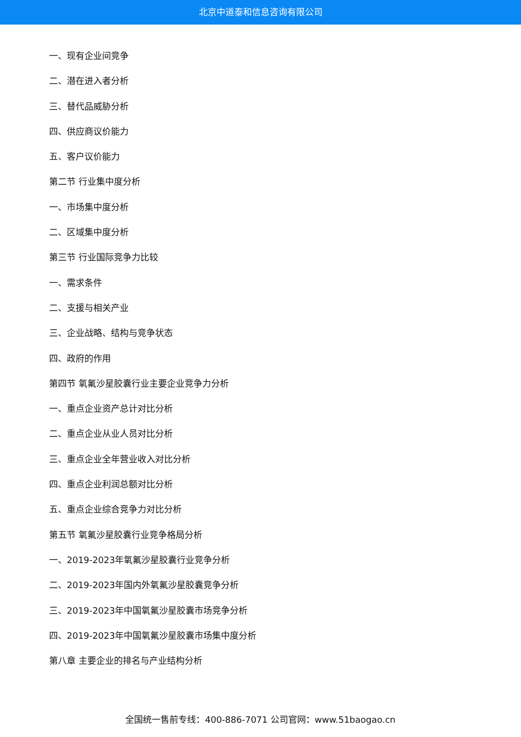北京中道泰和信息咨询有限公司
一、现有企业间竞争
二、潜在进入者分析
三、替代品威胁分析
四、供应商议价能力
五、客户议价能力
第二节 行业集中度分析
一、市场集中度分析
二、区域集中度分析
第三节 行业国际竞争力比较
一、需求条件
二、支援与相关产业
三、企业战略、结构与竞争状态
四、政府的作用
第四节 氧氟沙星胶囊行业主要企业竞争力分析
一、重点企业资产总计对比分析
二、重点企业从业人员对比分析
三、重点企业全年营业收入对比分析
四、重点企业利润总额对比分析
五、重点企业综合竞争力对比分析
第五节 氧氟沙星胶囊行业竞争格局分析
一、2019-2023年氧氟沙星胶囊行业竞争分析
二、2019-2023年国内外氧氟沙星胶囊竞争分析
三、2019-2023年中国氧氟沙星胶囊市场竞争分析
四、2019-2023年中国氧氟沙星胶囊市场集中度分析
第八章 主要企业的排名与产业结构分析
全国统一售前专线：400-886-7071 公司官网：www.51baogao.cn